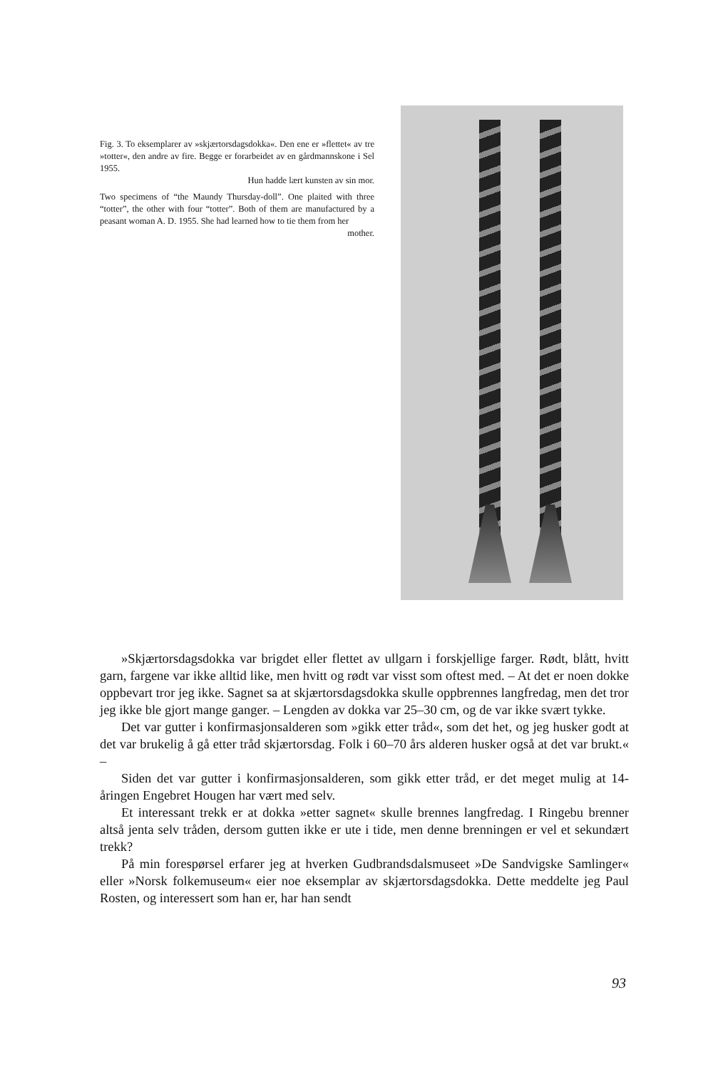Fig. 3. To eksemplarer av »skjærtorsdagsdokka«. Den ene er »flettet« av tre »totter«, den andre av fire. Begge er forarbeidet av en gårdmannskone i Sel 1955.
Hun hadde lært kunsten av sin mor.
Two specimens of “the Maundy Thursday-doll”. One plaited with three “totter”, the other with four “totter”. Both of them are manufactured by a peasant woman A. D. 1955. She had learned how to tie them from her
mother.
»Skjærtorsdagsdokka var brigdet eller flettet av ullgarn i forskjellige farger. Rødt, blått, hvitt garn, fargene var ikke alltid like, men hvitt og rødt var visst som oftest med. – At det er noen dokke oppbevart tror jeg ikke. Sagnet sa at skjærtorsdagsdokka skulle oppbrennes langfredag, men det tror jeg ikke ble gjort mange ganger. – Lengden av dokka var 25–30 cm, og de var ikke svært tykke.
Det var gutter i konfirmasjonsalderen som »gikk etter tråd«, som det het, og jeg husker godt at det var brukelig å gå etter tråd skjærtorsdag. Folk i 60–70 års alderen husker også at det var brukt.« –
Siden det var gutter i konfirmasjonsalderen, som gikk etter tråd, er det meget mulig at 14-åringen Engebret Hougen har vært med selv.
Et interessant trekk er at dokka »etter sagnet« skulle brennes langfredag. I Ringebu brenner altså jenta selv tråden, dersom gutten ikke er ute i tide, men denne brenningen er vel et sekundært trekk?
På min forespørsel erfarer jeg at hverken Gudbrandsdalsmuseet »De Sandvigske Samlinger« eller »Norsk folkemuseum« eier noe eksemplar av skjærtorsdagsdokka. Dette meddelte jeg Paul Rosten, og interessert som han er, har han sendt
93